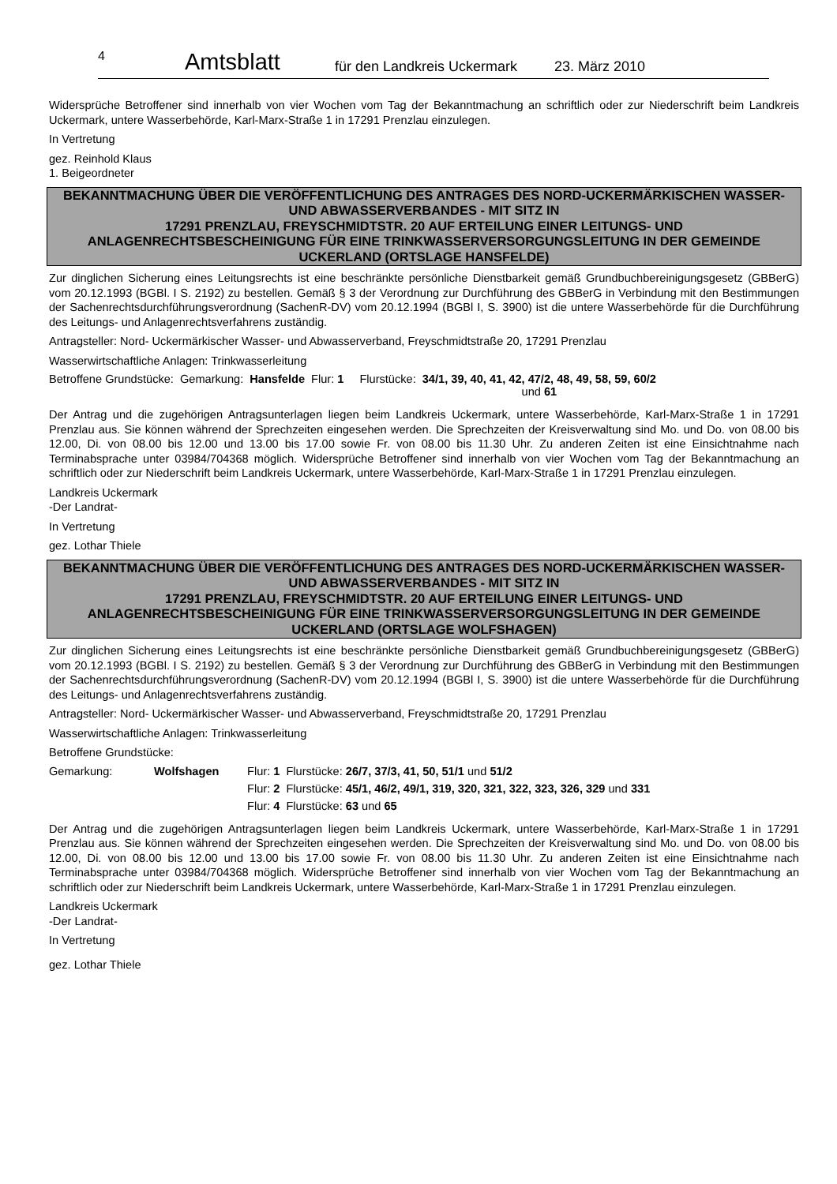4 Amtsblatt für den Landkreis Uckermark 23. März 2010
Widersprüche Betroffener sind innerhalb von vier Wochen vom Tag der Bekanntmachung an schriftlich oder zur Niederschrift beim Landkreis Uckermark, untere Wasserbehörde, Karl-Marx-Straße 1 in 17291 Prenzlau einzulegen.
In Vertretung
gez. Reinhold Klaus
1. Beigeordneter
BEKANNTMACHUNG ÜBER DIE VERÖFFENTLICHUNG DES ANTRAGES DES NORD-UCKERMÄRKISCHEN WASSER- UND ABWASSERVERBANDES - MIT SITZ IN
17291 PRENZLAU, FREYSCHMIDTSTR. 20 AUF ERTEILUNG EINER LEITUNGS- UND ANLAGENRECHTSBESCHEINIGUNG FÜR EINE TRINKWASSERVERSORGUNGSLEITUNG IN DER GEMEINDE UCKERLAND (ORTSLAGE HANSFELDE)
Zur dinglichen Sicherung eines Leitungsrechts ist eine beschränkte persönliche Dienstbarkeit gemäß Grundbuchbereinigungsgesetz (GBBerG) vom 20.12.1993 (BGBl. I S. 2192) zu bestellen. Gemäß § 3 der Verordnung zur Durchführung des GBBerG in Verbindung mit den Bestimmungen der Sachenrechtsdurchführungsverordnung (SachenR-DV) vom 20.12.1994 (BGBl I, S. 3900) ist die untere Wasserbehörde für die Durchführung des Leitungs- und Anlagenrechtsverfahrens zuständig.
Antragsteller: Nord- Uckermärkischer Wasser- und Abwasserverband, Freyschmidtstraße 20, 17291 Prenzlau
Wasserwirtschaftliche Anlagen: Trinkwasserleitung
| Betroffene Grundstücke: | Gemarkung: | Hansfelde | Flur: 1 | Flurstücke: | 34/1, 39, 40, 41, 42, 47/2, 48, 49, 58, 59, 60/2 und 61 |
Der Antrag und die zugehörigen Antragsunterlagen liegen beim Landkreis Uckermark, untere Wasserbehörde, Karl-Marx-Straße 1 in 17291 Prenzlau aus. Sie können während der Sprechzeiten eingesehen werden. Die Sprechzeiten der Kreisverwaltung sind Mo. und Do. von 08.00 bis 12.00, Di. von 08.00 bis 12.00 und 13.00 bis 17.00 sowie Fr. von 08.00 bis 11.30 Uhr. Zu anderen Zeiten ist eine Einsichtnahme nach Terminabsprache unter 03984/704368 möglich. Widersprüche Betroffener sind innerhalb von vier Wochen vom Tag der Bekanntmachung an schriftlich oder zur Niederschrift beim Landkreis Uckermark, untere Wasserbehörde, Karl-Marx-Straße 1 in 17291 Prenzlau einzulegen.
Landkreis Uckermark
-Der Landrat-
In Vertretung
gez. Lothar Thiele
BEKANNTMACHUNG ÜBER DIE VERÖFFENTLICHUNG DES ANTRAGES DES NORD-UCKERMÄRKISCHEN WASSER- UND ABWASSERVERBANDES - MIT SITZ IN
17291 PRENZLAU, FREYSCHMIDTSTR. 20 AUF ERTEILUNG EINER LEITUNGS- UND ANLAGENRECHTSBESCHEINIGUNG FÜR EINE TRINKWASSERVERSORGUNGSLEITUNG IN DER GEMEINDE UCKERLAND (ORTSLAGE WOLFSHAGEN)
Zur dinglichen Sicherung eines Leitungsrechts ist eine beschränkte persönliche Dienstbarkeit gemäß Grundbuchbereinigungsgesetz (GBBerG) vom 20.12.1993 (BGBl. I S. 2192) zu bestellen. Gemäß § 3 der Verordnung zur Durchführung des GBBerG in Verbindung mit den Bestimmungen der Sachenrechtsdurchführungsverordnung (SachenR-DV) vom 20.12.1994 (BGBl I, S. 3900) ist die untere Wasserbehörde für die Durchführung des Leitungs- und Anlagenrechtsverfahrens zuständig.
Antragsteller: Nord- Uckermärkischer Wasser- und Abwasserverband, Freyschmidtstraße 20, 17291 Prenzlau
Wasserwirtschaftliche Anlagen: Trinkwasserleitung
Betroffene Grundstücke:
| Gemarkung: | Wolfshagen | Flur: 1 | Flurstücke: 26/7, 37/3, 41, 50, 51/1 und 51/2 |
| | | Flur: 2 | Flurstücke: 45/1, 46/2, 49/1, 319, 320, 321, 322, 323, 326, 329 und 331 |
| | | Flur: 4 | Flurstücke: 63 und 65 |
Der Antrag und die zugehörigen Antragsunterlagen liegen beim Landkreis Uckermark, untere Wasserbehörde, Karl-Marx-Straße 1 in 17291 Prenzlau aus. Sie können während der Sprechzeiten eingesehen werden. Die Sprechzeiten der Kreisverwaltung sind Mo. und Do. von 08.00 bis 12.00, Di. von 08.00 bis 12.00 und 13.00 bis 17.00 sowie Fr. von 08.00 bis 11.30 Uhr. Zu anderen Zeiten ist eine Einsichtnahme nach Terminabsprache unter 03984/704368 möglich. Widersprüche Betroffener sind innerhalb von vier Wochen vom Tag der Bekanntmachung an schriftlich oder zur Niederschrift beim Landkreis Uckermark, untere Wasserbehörde, Karl-Marx-Straße 1 in 17291 Prenzlau einzulegen.
Landkreis Uckermark
-Der Landrat-
In Vertretung
gez. Lothar Thiele